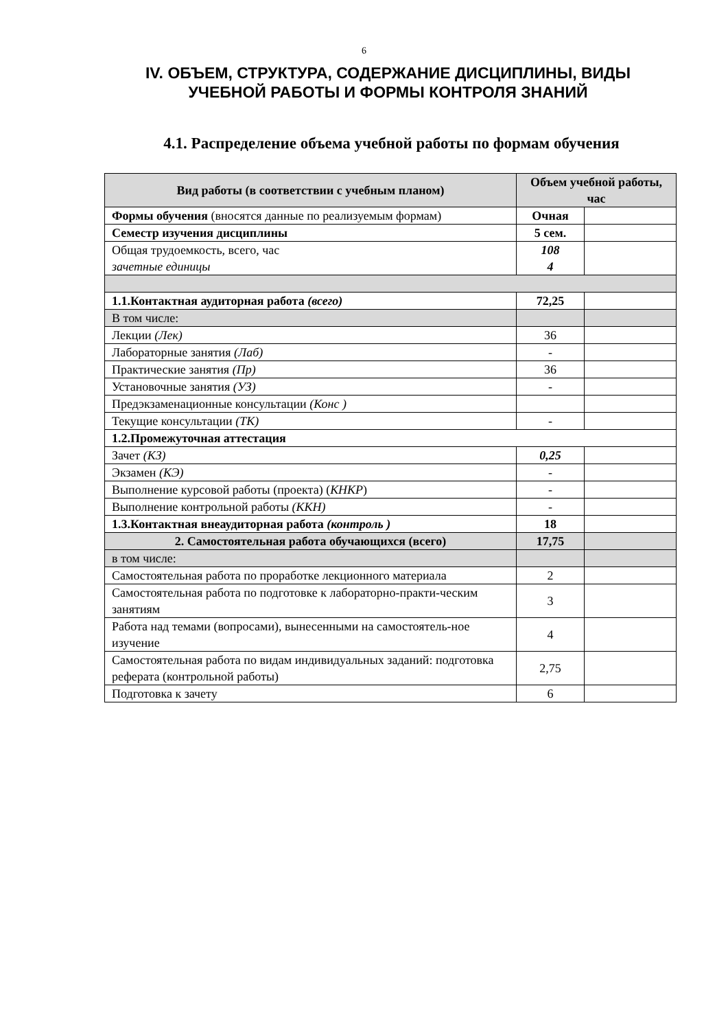6
IV. ОБЪЕМ, СТРУКТУРА, СОДЕРЖАНИЕ ДИСЦИПЛИНЫ, ВИДЫ УЧЕБНОЙ РАБОТЫ И ФОРМЫ КОНТРОЛЯ ЗНАНИЙ
4.1. Распределение объема учебной работы по формам обучения
| Вид работы (в соответствии с учебным планом) | Объем учебной работы, час | |
| --- | --- | --- |
| Формы обучения (вносятся данные по реализуемым формам) | Очная | |
| Семестр изучения дисциплины | 5 сем. | |
| Общая трудоемкость, всего, час зачетные единицы | 108 4 | |
| 1.1.Контактная аудиторная работа (всего) | 72,25 | |
| В том числе: | | |
| Лекции (Лек) | 36 | |
| Лабораторные занятия (Лаб) | - | |
| Практические занятия (Пр) | 36 | |
| Установочные занятия (УЗ) | - | |
| Предэкзаменационные консультации (Конс ) | | |
| Текущие консультации (ТК) | - | |
| 1.2.Промежуточная аттестация | | |
| Зачет (КЗ) | 0,25 | |
| Экзамен (КЭ) | - | |
| Выполнение курсовой работы (проекта) ( КНКР ) | - | |
| Выполнение контрольной работы (ККН) | - | |
| 1.3.Контактная внеаудиторная работа (контроль ) | 18 | |
| 2. Самостоятельная работа обучающихся (всего) | 17,75 | |
| в том числе: | | |
| Самостоятельная работа по проработке лекционного материала | 2 | |
| Самостоятельная работа по подготовке к лабораторно-практи-ческим занятиям | 3 | |
| Работа над темами (вопросами), вынесенными на самостоятель-ное изучение | 4 | |
| Самостоятельная работа по видам индивидуальных заданий: подготовка реферата (контрольной работы) | 2,75 | |
| Подготовка к зачету | 6 | |